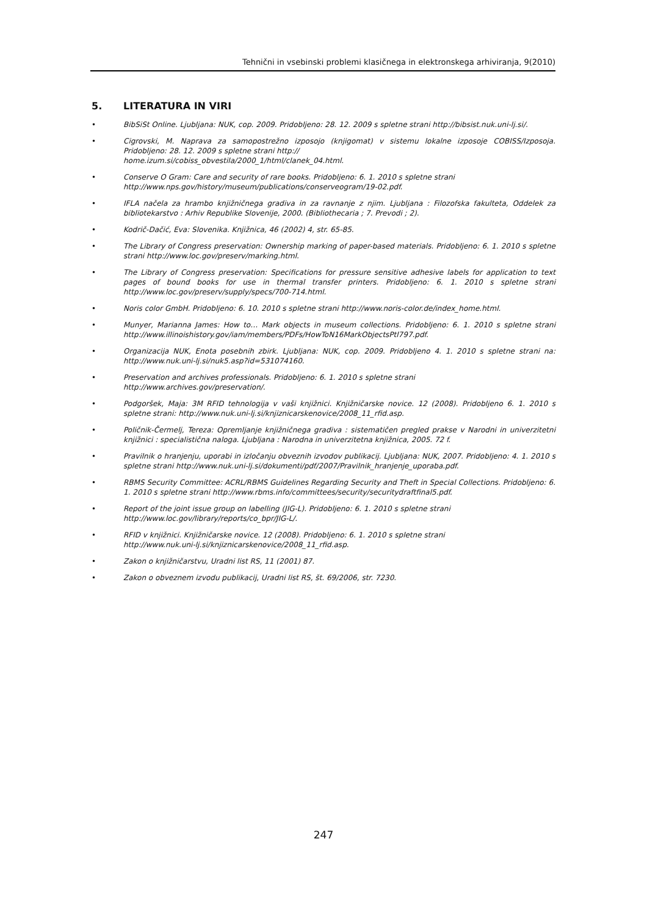Tehnični in vsebinski problemi klasičnega in elektronskega arhiviranja, 9(2010)
5. LITERATURA IN VIRI
• BibSiSt Online. Ljubljana: NUK, cop. 2009. Pridobljeno: 28. 12. 2009 s spletne strani http://bibsist.nuk.uni-lj.si/.
• Cigrovski, M. Naprava za samopostrežno izposojo (knjigomat) v sistemu lokalne izposoje COBISS/Izposoja. Pridobljeno: 28. 12. 2009 s spletne strani http://
home.izum.si/cobiss_obvestila/2000_1/html/clanek_04.html.
• Conserve O Gram: Care and security of rare books. Pridobljeno: 6. 1. 2010 s spletne strani
http://www.nps.gov/history/museum/publications/conserveogram/19-02.pdf.
• IFLA načela za hrambo knjižničnega gradiva in za ravnanje z njim. Ljubljana : Filozofska fakulteta, Oddelek za bibliotekarstvo : Arhiv Republike Slovenije, 2000. (Bibliothecaria ; 7. Prevodi ; 2).
• Kodrič-Dačić, Eva: Slovenika. Knjižnica, 46 (2002) 4, str. 65-85.
• The Library of Congress preservation: Ownership marking of paper-based materials. Pridobljeno: 6. 1. 2010 s spletne strani http://www.loc.gov/preserv/marking.html.
• The Library of Congress preservation: Specifications for pressure sensitive adhesive labels for application to text pages of bound books for use in thermal transfer printers. Pridobljeno: 6. 1. 2010 s spletne strani http://www.loc.gov/preserv/supply/specs/700-714.html.
• Noris color GmbH. Pridobljeno: 6. 10. 2010 s spletne strani http://www.noris-color.de/index_home.html.
• Munyer, Marianna James: How to… Mark objects in museum collections. Pridobljeno: 6. 1. 2010 s spletne strani http://www.illinoishistory.gov/iam/members/PDFs/HowToN16MarkObjectsPtl797.pdf.
• Organizacija NUK, Enota posebnih zbirk. Ljubljana: NUK, cop. 2009. Pridobljeno 4. 1. 2010 s spletne strani na: http://www.nuk.uni-lj.si/nuk5.asp?id=531074160.
• Preservation and archives professionals. Pridobljeno: 6. 1. 2010 s spletne strani
http://www.archives.gov/preservation/.
• Podgoršek, Maja: 3M RFID tehnologija v vaši knjižnici. Knjižničarske novice. 12 (2008). Pridobljeno 6. 1. 2010 s spletne strani: http://www.nuk.uni-lj.si/knjiznicarskenovice/2008_11_rfid.asp.
• Poličnik-Čermelj, Tereza: Opremljanje knjižničnega gradiva : sistematičen pregled prakse v Narodni in univerzitetni knjižnici : specialistična naloga. Ljubljana : Narodna in univerzitetna knjižnica, 2005. 72 f.
• Pravilnik o hranjenju, uporabi in izločanju obveznih izvodov publikacij. Ljubljana: NUK, 2007. Pridobljeno: 4. 1. 2010 s spletne strani http://www.nuk.uni-lj.si/dokumenti/pdf/2007/Pravilnik_hranjenje_uporaba.pdf.
• RBMS Security Committee: ACRL/RBMS Guidelines Regarding Security and Theft in Special Collections. Pridobljeno: 6. 1. 2010 s spletne strani http://www.rbms.info/committees/security/securitydraftfinal5.pdf.
• Report of the joint issue group on labelling (JIG-L). Pridobljeno: 6. 1. 2010 s spletne strani
http://www.loc.gov/library/reports/co_bpr/JIG-L/.
• RFID v knjižnici. Knjižničarske novice. 12 (2008). Pridobljeno: 6. 1. 2010 s spletne strani
http://www.nuk.uni-lj.si/knjiznicarskenovice/2008_11_rfid.asp.
• Zakon o knjižničarstvu, Uradni list RS, 11 (2001) 87.
• Zakon o obveznem izvodu publikacij, Uradni list RS, št. 69/2006, str. 7230.
247